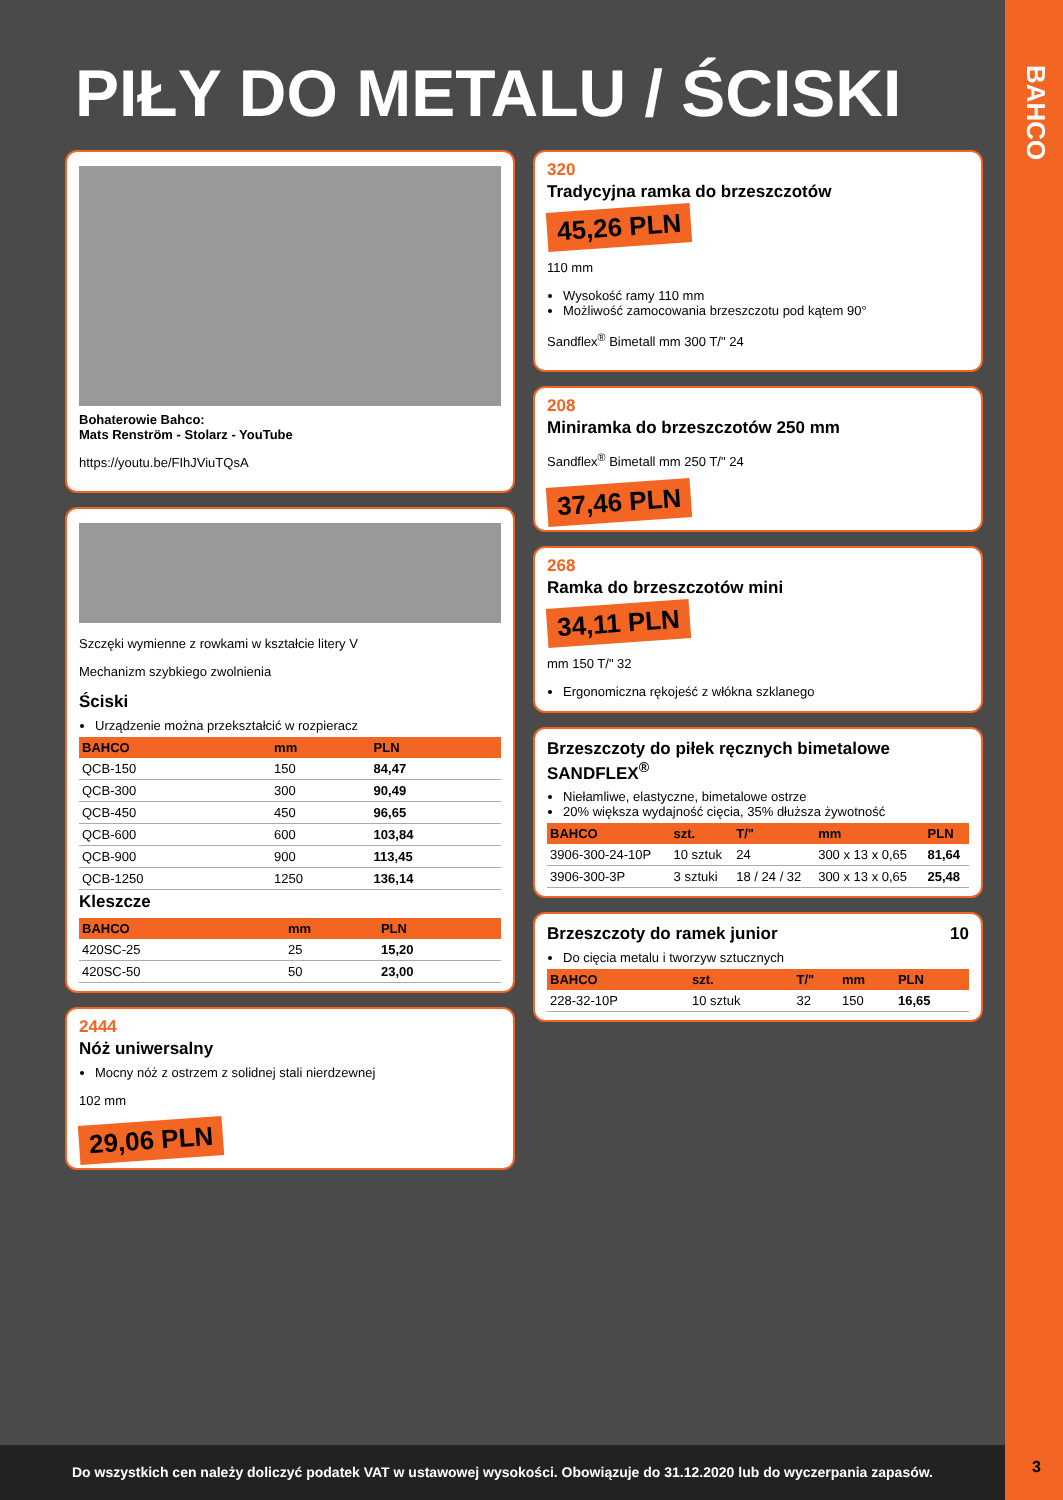BAHCO
3
PIŁY DO METALU / ŚCISKI
Bohaterowie Bahco:
Mats Renström - Stolarz - YouTube
https://youtu.be/FIhJViuTQsA
Szczęki wymienne z rowkami w kształcie litery V
Mechanizm szybkiego zwolnienia
Ściski
Urządzenie można przekształcić w rozpieracz
| BAHCO | mm | PLN |
| --- | --- | --- |
| QCB-150 | 150 | 84,47 |
| QCB-300 | 300 | 90,49 |
| QCB-450 | 450 | 96,65 |
| QCB-600 | 600 | 103,84 |
| QCB-900 | 900 | 113,45 |
| QCB-1250 | 1250 | 136,14 |
Kleszcze
| BAHCO | mm | PLN |
| --- | --- | --- |
| 420SC-25 | 25 | 15,20 |
| 420SC-50 | 50 | 23,00 |
2444
Nóż uniwersalny
Mocny nóż z ostrzem z solidnej stali nierdzewnej
102 mm
29,06 PLN
320
Tradycyjna ramka do brzeszczotów
45,26 PLN
110 mm
Wysokość ramy 110 mm
Możliwość zamocowania brzeszczotu pod kątem 90°
Sandflex<sup>®</sup> Bimetall mm 300 T/" 24
208
Miniramka do brzeszczotów 250 mm
Sandflex<sup>®</sup> Bimetall mm 250 T/" 24
37,46 PLN
268
Ramka do brzeszczotów mini
34,11 PLN
mm 150 T/" 32
Ergonomiczna rękojeść z włókna szklanego
Brzeszczoty do piłek ręcznych bimetalowe SANDFLEX<sup>®</sup>
Niełamliwe, elastyczne, bimetalowe ostrze
20% większa wydajność cięcia, 35% dłuższa żywotność
| BAHCO | szt. | T/" | mm | PLN |
| --- | --- | --- | --- | --- |
| 3906-300-24-10P | 10 sztuk | 24 | 300 x 13 x 0,65 | 81,64 |
| 3906-300-3P | 3 sztuki | 18 / 24 / 32 | 300 x 13 x 0,65 | 25,48 |
Brzeszczoty do ramek junior 10
Do cięcia metalu i tworzyw sztucznych
| BAHCO | szt. | T/" | mm | PLN |
| --- | --- | --- | --- | --- |
| 228-32-10P | 10 sztuk | 32 | 150 | 16,65 |
Do wszystkich cen należy doliczyć podatek VAT w ustawowej wysokości. Obowiązuje do 31.12.2020 lub do wyczerpania zapasów.